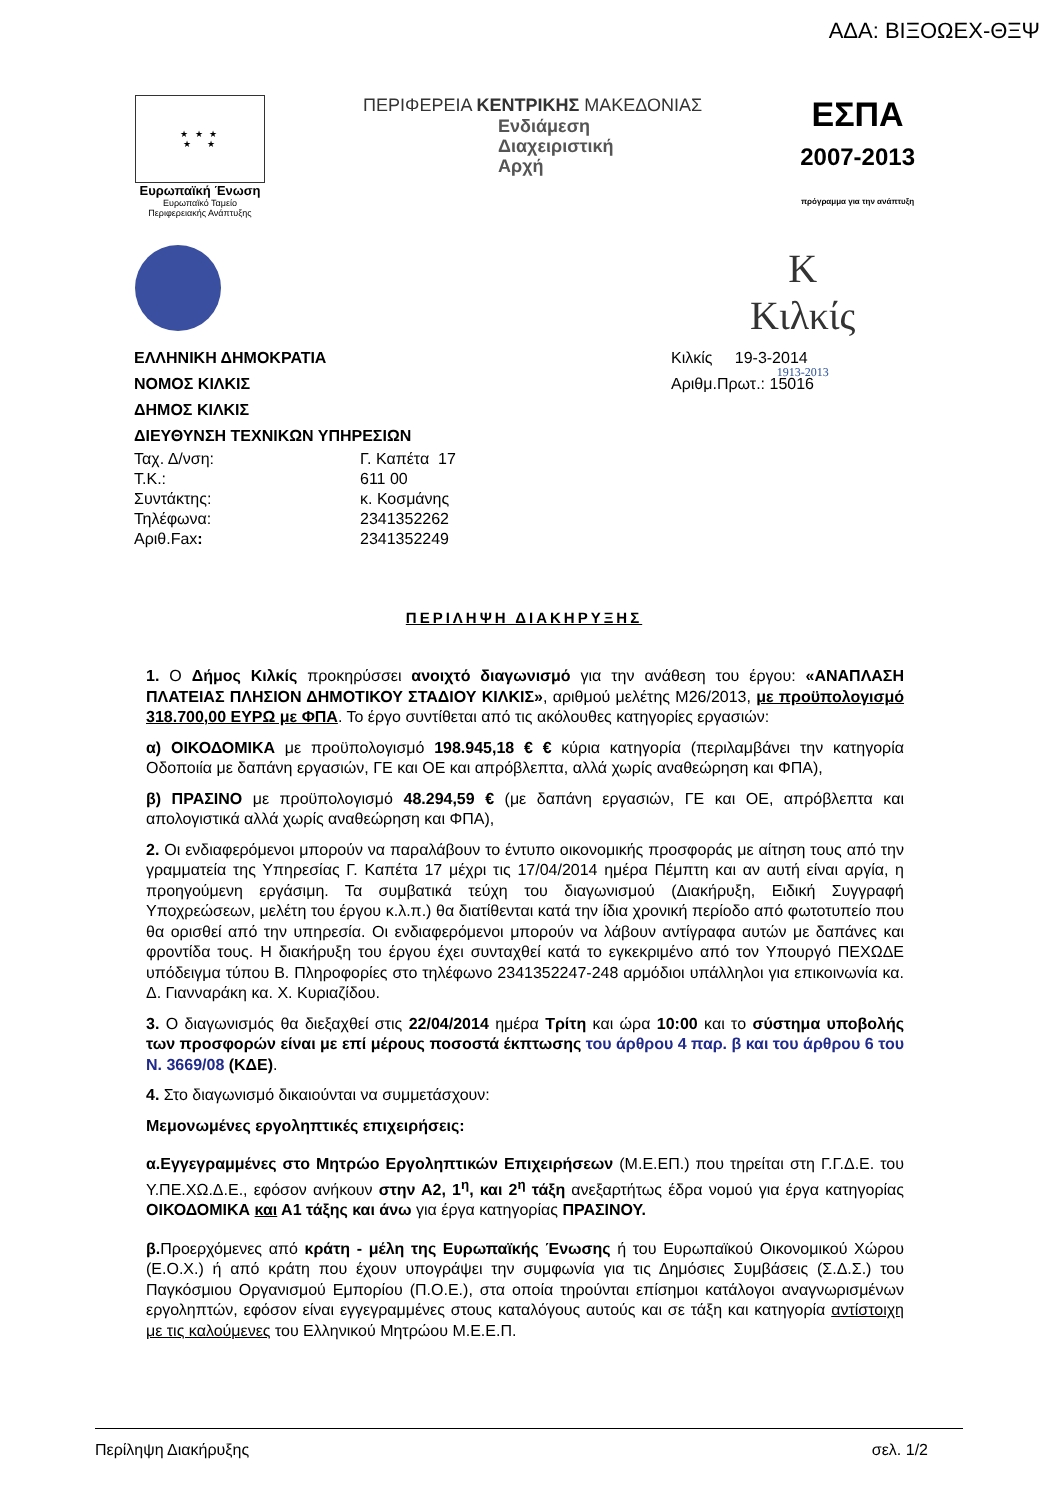ΑΔΑ: ΒΙΞΟΩΕΧ-ΘΞΨ
★ ★ ★
★ ★
Ευρωπαϊκή Ένωση
Ευρωπαϊκό Ταμείο
Περιφερειακής Ανάπτυξης
ΠΕΡΙΦΕΡΕΙΑ ΚΕΝΤΡΙΚΗΣ ΜΑΚΕΔΟΝΙΑΣ
Ενδιάμεση
Διαχειριστική
Αρχή
ΕΣΠΑ
2007-2013
πρόγραμμα για την ανάπτυξη
K
Κιλκίς
1913-2013
ΕΛΛΗΝΙΚΗ ΔΗΜΟΚΡΑΤΙΑ
ΝΟΜΟΣ ΚΙΛΚΙΣ
ΔΗΜΟΣ ΚΙΛΚΙΣ
ΔΙΕΥΘΥΝΣΗ ΤΕΧΝΙΚΩΝ ΥΠΗΡΕΣΙΩΝ
Κιλκίς 19-3-2014
Αριθμ.Πρωτ.: 15016
| Ταχ. Δ/νση: | Γ. Καπέτα 17 |
| Τ.Κ.: | 611 00 |
| Συντάκτης: | κ. Κοσμάνης |
| Τηλέφωνα: | 2341352262 |
| Αριθ.Fax : | 2341352249 |
ΠΕΡΙΛΗΨΗ ΔΙΑΚΗΡΥΞΗΣ
1. Ο Δήμος Κιλκίς προκηρύσσει ανοιχτό διαγωνισμό για την ανάθεση του έργου: «ΑΝΑΠΛΑΣΗ ΠΛΑΤΕΙΑΣ ΠΛΗΣΙΟΝ ΔΗΜΟΤΙΚΟΥ ΣΤΑΔΙΟΥ ΚΙΛΚΙΣ», αριθμού μελέτης Μ26/2013, με προϋπολογισμό 318.700,00 ΕΥΡΩ με ΦΠΑ. Το έργο συντίθεται από τις ακόλουθες κατηγορίες εργασιών:
α) ΟΙΚΟΔΟΜΙΚΑ με προϋπολογισμό 198.945,18 € € κύρια κατηγορία (περιλαμβάνει την κατηγορία Οδοποιία με δαπάνη εργασιών, ΓΕ και ΟΕ και απρόβλεπτα, αλλά χωρίς αναθεώρηση και ΦΠΑ),
β) ΠΡΑΣΙΝΟ με προϋπολογισμό 48.294,59 € (με δαπάνη εργασιών, ΓΕ και ΟΕ, απρόβλεπτα και απολογιστικά αλλά χωρίς αναθεώρηση και ΦΠΑ),
2. Οι ενδιαφερόμενοι μπορούν να παραλάβουν το έντυπο οικονομικής προσφοράς με αίτηση τους από την γραμματεία της Υπηρεσίας Γ. Καπέτα 17 μέχρι τις 17/04/2014 ημέρα Πέμπτη και αν αυτή είναι αργία, η προηγούμενη εργάσιμη. Τα συμβατικά τεύχη του διαγωνισμού (Διακήρυξη, Ειδική Συγγραφή Υποχρεώσεων, μελέτη του έργου κ.λ.π.) θα διατίθενται κατά την ίδια χρονική περίοδο από φωτοτυπείο που θα ορισθεί από την υπηρεσία. Οι ενδιαφερόμενοι μπορούν να λάβουν αντίγραφα αυτών με δαπάνες και φροντίδα τους. Η διακήρυξη του έργου έχει συνταχθεί κατά το εγκεκριμένο από τον Υπουργό ΠΕΧΩΔΕ υπόδειγμα τύπου Β. Πληροφορίες στο τηλέφωνο 2341352247-248 αρμόδιοι υπάλληλοι για επικοινωνία κα. Δ. Γιανναράκη κα. Χ. Κυριαζίδου.
3. Ο διαγωνισμός θα διεξαχθεί στις 22/04/2014 ημέρα Τρίτη και ώρα 10:00 και το σύστημα υποβολής των προσφορών είναι με επί μέρους ποσοστά έκπτωσης του άρθρου 4 παρ. β και του άρθρου 6 του Ν. 3669/08 (ΚΔΕ).
4. Στο διαγωνισμό δικαιούνται να συμμετάσχουν:
Μεμονωμένες εργοληπτικές επιχειρήσεις:
α.Εγγεγραμμένες στο Μητρώο Εργοληπτικών Επιχειρήσεων (Μ.Ε.ΕΠ.) που τηρείται στη Γ.Γ.Δ.Ε. του Υ.ΠΕ.ΧΩ.Δ.Ε., εφόσον ανήκουν στην Α2, 1<sup>η</sup>, και 2<sup>η</sup> τάξη ανεξαρτήτως έδρα νομού για έργα κατηγορίας ΟΙΚΟΔΟΜΙΚΑ και Α1 τάξης και άνω για έργα κατηγορίας ΠΡΑΣΙΝΟΥ.
β. Προερχόμενες από κράτη - μέλη της Ευρωπαϊκής Ένωσης ή του Ευρωπαϊκού Οικονομικού Χώρου (Ε.Ο.Χ.) ή από κράτη που έχουν υπογράψει την συμφωνία για τις Δημόσιες Συμβάσεις (Σ.Δ.Σ.) του Παγκόσμιου Οργανισμού Εμπορίου (Π.Ο.Ε.), στα οποία τηρούνται επίσημοι κατάλογοι αναγνωρισμένων εργοληπτών, εφόσον είναι εγγεγραμμένες στους καταλόγους αυτούς και σε τάξη και κατηγορία αντίστοιχη με τις καλούμενες του Ελληνικού Μητρώου Μ.Ε.Ε.Π.
Περίληψη Διακήρυξης σελ. 1/2